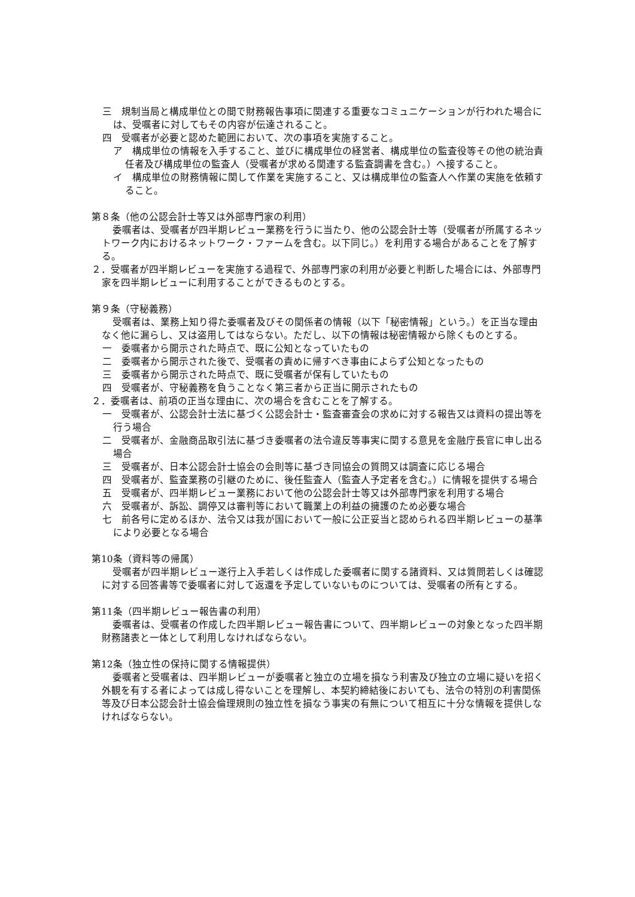三　規制当局と構成単位との間で財務報告事項に関連する重要なコミュニケーションが行われた場合には、受嘱者に対してもその内容が伝達されること。
四　受嘱者が必要と認めた範囲において、次の事項を実施すること。
ア　構成単位の情報を入手すること、並びに構成単位の経営者、構成単位の監査役等その他の統治責任者及び構成単位の監査人（受嘱者が求める関連する監査調書を含む。）へ接すること。
イ　構成単位の財務情報に関して作業を実施すること、又は構成単位の監査人へ作業の実施を依頼すること。
第８条（他の公認会計士等又は外部専門家の利用）
委嘱者は、受嘱者が四半期レビュー業務を行うに当たり、他の公認会計士等（受嘱者が所属するネットワーク内におけるネットワーク・ファームを含む。以下同じ。）を利用する場合があることを了解する。
２．受嘱者が四半期レビューを実施する過程で、外部専門家の利用が必要と判断した場合には、外部専門家を四半期レビューに利用することができるものとする。
第９条（守秘義務）
受嘱者は、業務上知り得た委嘱者及びその関係者の情報（以下「秘密情報」という。）を正当な理由なく他に漏らし、又は盗用してはならない。ただし、以下の情報は秘密情報から除くものとする。
一　委嘱者から開示された時点で、既に公知となっていたもの
二　委嘱者から開示された後で、受嘱者の責めに帰すべき事由によらず公知となったもの
三　委嘱者から開示された時点で、既に受嘱者が保有していたもの
四　受嘱者が、守秘義務を負うことなく第三者から正当に開示されたもの
２．委嘱者は、前項の正当な理由に、次の場合を含むことを了解する。
一　受嘱者が、公認会計士法に基づく公認会計士・監査審査会の求めに対する報告又は資料の提出等を行う場合
二　受嘱者が、金融商品取引法に基づき委嘱者の法令違反等事実に関する意見を金融庁長官に申し出る場合
三　受嘱者が、日本公認会計士協会の会則等に基づき同協会の質問又は調査に応じる場合
四　受嘱者が、監査業務の引継のために、後任監査人（監査人予定者を含む。）に情報を提供する場合
五　受嘱者が、四半期レビュー業務において他の公認会計士等又は外部専門家を利用する場合
六　受嘱者が、訴訟、調停又は審判等において職業上の利益の擁護のため必要な場合
七　前各号に定めるほか、法令又は我が国において一般に公正妥当と認められる四半期レビューの基準により必要となる場合
第10条（資料等の帰属）
受嘱者が四半期レビュー遂行上入手若しくは作成した委嘱者に関する諸資料、又は質問若しくは確認に対する回答書等で委嘱者に対して返還を予定していないものについては、受嘱者の所有とする。
第11条（四半期レビュー報告書の利用）
委嘱者は、受嘱者の作成した四半期レビュー報告書について、四半期レビューの対象となった四半期財務諸表と一体として利用しなければならない。
第12条（独立性の保持に関する情報提供）
委嘱者と受嘱者は、四半期レビューが委嘱者と独立の立場を損なう利害及び独立の立場に疑いを招く外観を有する者によっては成し得ないことを理解し、本契約締結後においても、法令の特別の利害関係等及び日本公認会計士協会倫理規則の独立性を損なう事実の有無について相互に十分な情報を提供しなければならない。